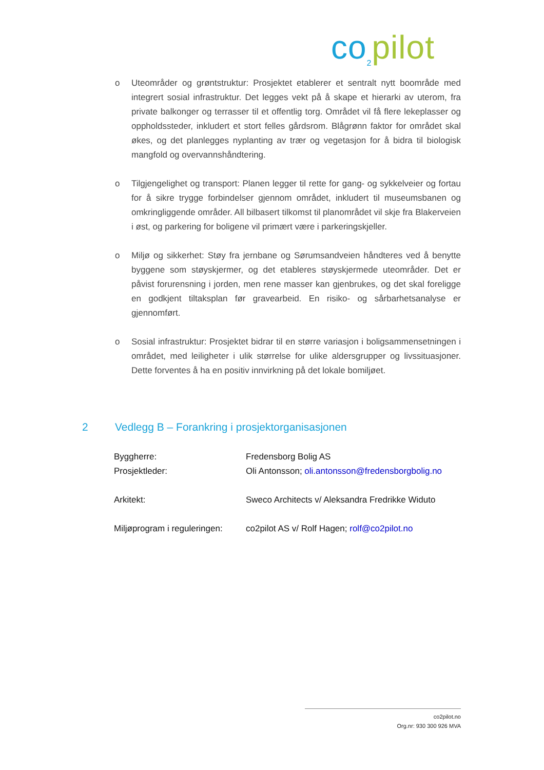co<sub>2</sub>pilot
o Uteområder og grøntstruktur: Prosjektet etablerer et sentralt nytt boområde med integrert sosial infrastruktur. Det legges vekt på å skape et hierarki av uterom, fra private balkonger og terrasser til et offentlig torg. Området vil få flere lekeplasser og oppholdssteder, inkludert et stort felles gårdsrom. Blågrønn faktor for området skal økes, og det planlegges nyplanting av trær og vegetasjon for å bidra til biologisk mangfold og overvannshåndtering.
o Tilgjengelighet og transport: Planen legger til rette for gang- og sykkelveier og fortau for å sikre trygge forbindelser gjennom området, inkludert til museumsbanen og omkringliggende områder. All bilbasert tilkomst til planområdet vil skje fra Blakerveien i øst, og parkering for boligene vil primært være i parkeringskjeller.
o Miljø og sikkerhet: Støy fra jernbane og Sørumsandveien håndteres ved å benytte byggene som støyskjermer, og det etableres støyskjermede uteområder. Det er påvist forurensning i jorden, men rene masser kan gjenbrukes, og det skal foreligge en godkjent tiltaksplan før gravearbeid. En risiko- og sårbarhetsanalyse er gjennomført.
o Sosial infrastruktur: Prosjektet bidrar til en større variasjon i boligsammensetningen i området, med leiligheter i ulik størrelse for ulike aldersgrupper og livssituasjoner. Dette forventes å ha en positiv innvirkning på det lokale bomiljøet.
2 Vedlegg B – Forankring i prosjektorganisasjonen
| Byggherre: | Fredensborg Bolig AS |
| Prosjektleder: | Oli Antonsson; oli.antonsson@fredensborgbolig.no |
| Arkitekt: | Sweco Architects v/ Aleksandra Fredrikke Widuto |
| Miljøprogram i reguleringen: | co2pilot AS v/ Rolf Hagen; rolf@co2pilot.no |
co2pilot.no
Org.nr: 930 300 926 MVA